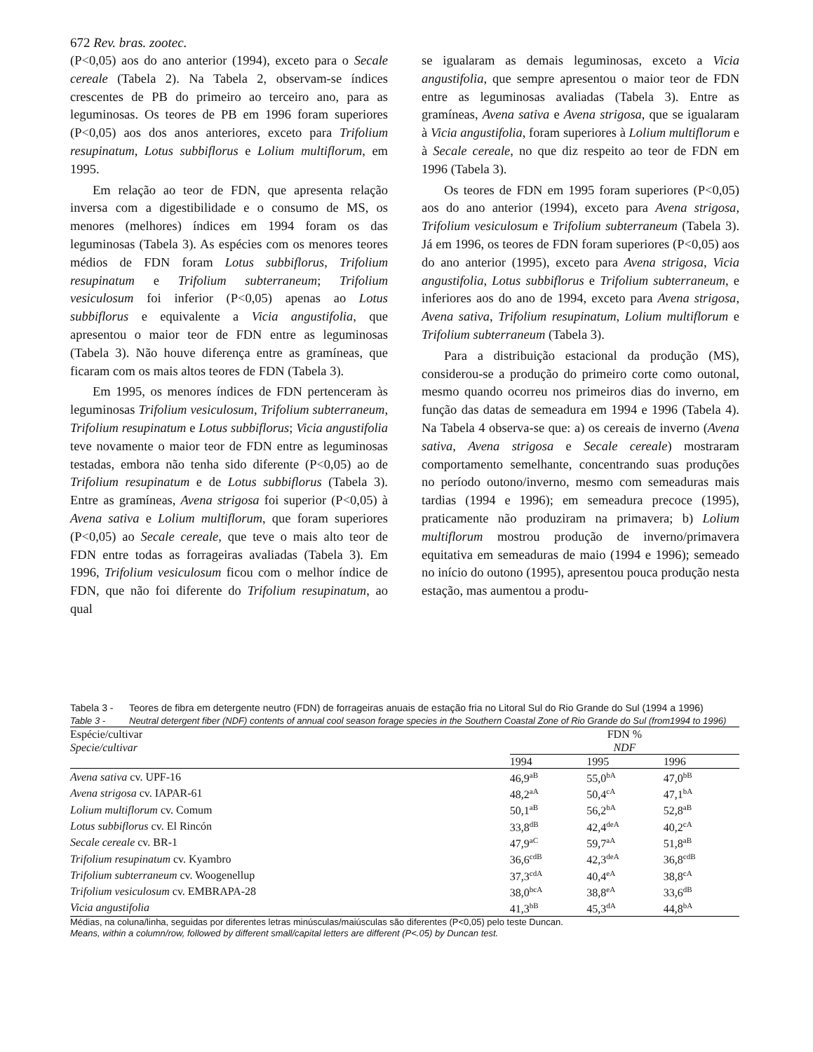672 Rev. bras. zootec.
(P<0,05) aos do ano anterior (1994), exceto para o Secale cereale (Tabela 2). Na Tabela 2, observam-se índices crescentes de PB do primeiro ao terceiro ano, para as leguminosas. Os teores de PB em 1996 foram superiores (P<0,05) aos dos anos anteriores, exceto para Trifolium resupinatum, Lotus subbiflorus e Lolium multiflorum, em 1995.
Em relação ao teor de FDN, que apresenta relação inversa com a digestibilidade e o consumo de MS, os menores (melhores) índices em 1994 foram os das leguminosas (Tabela 3). As espécies com os menores teores médios de FDN foram Lotus subbiflorus, Trifolium resupinatum e Trifolium subterraneum; Trifolium vesiculosum foi inferior (P<0,05) apenas ao Lotus subbiflorus e equivalente a Vicia angustifolia, que apresentou o maior teor de FDN entre as leguminosas (Tabela 3). Não houve diferença entre as gramíneas, que ficaram com os mais altos teores de FDN (Tabela 3).
Em 1995, os menores índices de FDN pertenceram às leguminosas Trifolium vesiculosum, Trifolium subterraneum, Trifolium resupinatum e Lotus subbiflorus; Vicia angustifolia teve novamente o maior teor de FDN entre as leguminosas testadas, embora não tenha sido diferente (P<0,05) ao de Trifolium resupinatum e de Lotus subbiflorus (Tabela 3). Entre as gramíneas, Avena strigosa foi superior (P<0,05) à Avena sativa e Lolium multiflorum, que foram superiores (P<0,05) ao Secale cereale, que teve o mais alto teor de FDN entre todas as forrageiras avaliadas (Tabela 3). Em 1996, Trifolium vesiculosum ficou com o melhor índice de FDN, que não foi diferente do Trifolium resupinatum, ao qual
se igualaram as demais leguminosas, exceto a Vicia angustifolia, que sempre apresentou o maior teor de FDN entre as leguminosas avaliadas (Tabela 3). Entre as gramíneas, Avena sativa e Avena strigosa, que se igualaram à Vicia angustifolia, foram superiores à Lolium multiflorum e à Secale cereale, no que diz respeito ao teor de FDN em 1996 (Tabela 3).
Os teores de FDN em 1995 foram superiores (P<0,05) aos do ano anterior (1994), exceto para Avena strigosa, Trifolium vesiculosum e Trifolium subterraneum (Tabela 3). Já em 1996, os teores de FDN foram superiores (P<0,05) aos do ano anterior (1995), exceto para Avena strigosa, Vicia angustifolia, Lotus subbiflorus e Trifolium subterraneum, e inferiores aos do ano de 1994, exceto para Avena strigosa, Avena sativa, Trifolium resupinatum, Lolium multiflorum e Trifolium subterraneum (Tabela 3).
Para a distribuição estacional da produção (MS), considerou-se a produção do primeiro corte como outonal, mesmo quando ocorreu nos primeiros dias do inverno, em função das datas de semeadura em 1994 e 1996 (Tabela 4). Na Tabela 4 observa-se que: a) os cereais de inverno (Avena sativa, Avena strigosa e Secale cereale) mostraram comportamento semelhante, concentrando suas produções no período outono/inverno, mesmo com semeaduras mais tardias (1994 e 1996); em semeadura precoce (1995), praticamente não produziram na primavera; b) Lolium multiflorum mostrou produção de inverno/primavera equitativa em semeaduras de maio (1994 e 1996); semeado no início do outono (1995), apresentou pouca produção nesta estação, mas aumentou a produ-
Tabela 3 - Teores de fibra em detergente neutro (FDN) de forrageiras anuais de estação fria no Litoral Sul do Rio Grande do Sul (1994 a 1996)
Table 3 - Neutral detergent fiber (NDF) contents of annual cool season forage species in the Southern Coastal Zone of Rio Grande do Sul (from1994 to 1996)
| Espécie/cultivar | FDN % | | |
| --- | --- | --- | --- |
| Specie/cultivar | NDF | | |
| | 1994 | 1995 | 1996 |
| Avena sativa cv. UPF-16 | 46,9<sup>aB</sup> | 55,0<sup>bA</sup> | 47,0<sup>bB</sup> |
| Avena strigosa cv. IAPAR-61 | 48,2<sup>aA</sup> | 50,4<sup>cA</sup> | 47,1<sup>bA</sup> |
| Lolium multiflorum cv. Comum | 50,1<sup>aB</sup> | 56,2<sup>bA</sup> | 52,8<sup>aB</sup> |
| Lotus subbiflorus cv. El Rincón | 33,8<sup>dB</sup> | 42,4<sup>deA</sup> | 40,2<sup>cA</sup> |
| Secale cereale cv. BR-1 | 47,9<sup>aC</sup> | 59,7<sup>aA</sup> | 51,8<sup>aB</sup> |
| Trifolium resupinatum cv. Kyambro | 36,6<sup>cdB</sup> | 42,3<sup>deA</sup> | 36,8<sup>cdB</sup> |
| Trifolium subterraneum cv. Woogenellup | 37,3<sup>cdA</sup> | 40,4<sup>eA</sup> | 38,8<sup>cA</sup> |
| Trifolium vesiculosum cv. EMBRAPA-28 | 38,0<sup>bcA</sup> | 38,8<sup>eA</sup> | 33,6<sup>dB</sup> |
| Vicia angustifolia | 41,3<sup>bB</sup> | 45,3<sup>dA</sup> | 44,8<sup>bA</sup> |
Médias, na coluna/linha, seguidas por diferentes letras minúsculas/maiúsculas são diferentes (P<0,05) pelo teste Duncan.
Means, within a column/row, followed by different small/capital letters are different (P<.05) by Duncan test.